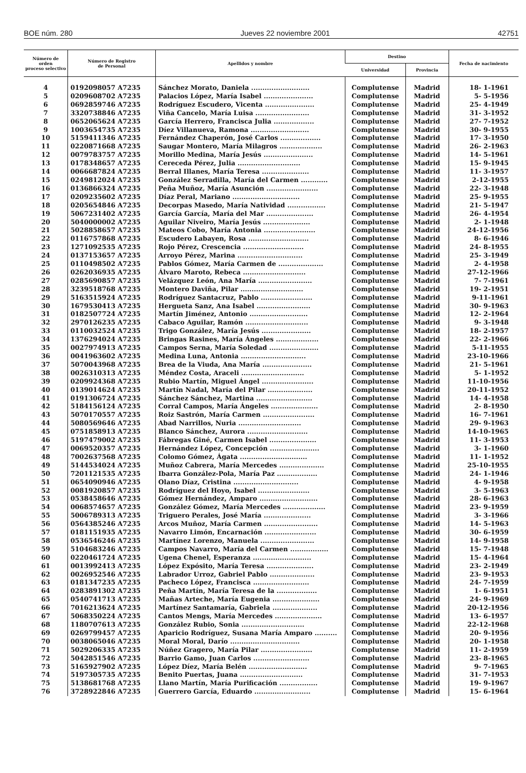BOE núm. 280 Jueves 22 noviembre 2001 42751
| Número de orden proceso selectivo | Número de Registro de Personal | Apellidos y nombre | Destino | | Fecha de nacimiento |
| --- | --- | --- | --- | --- | --- |
| | | | Universidad | Provincia | |
| 4 | 0192098057 A7235 | Sánchez Morato, Daniela .......................... | Complutense | Madrid | 18- 1-1961 |
| 5 | 0209608702 A7235 | Palacios López, María Isabel ...................... | Complutense | Madrid | 5- 5-1956 |
| 6 | 0692859746 A7235 | Rodríguez Escudero, Vicenta ...................... | Complutense | Madrid | 25- 4-1949 |
| 7 | 3320738846 A7235 | Viña Cancelo, María Luisa ........................ | Complutense | Madrid | 31- 3-1952 |
| 8 | 0652065624 A7235 | García Herrero, Francisca Julia .................. | Complutense | Madrid | 27- 7-1952 |
| 9 | 1003654735 A7235 | Díez Villanueva, Ramona .......................... | Complutense | Madrid | 30- 9-1955 |
| 10 | 5159411346 A7235 | Fernández Chaperón, José Carlos .................. | Complutense | Madrid | 17- 3-1950 |
| 11 | 0220871668 A7235 | Saugar Montero, María Milagros ................... | Complutense | Madrid | 26- 2-1963 |
| 12 | 0079783757 A7235 | Morillo Medina, María Jesús ...................... | Complutense | Madrid | 14- 5-1961 |
| 13 | 0178348657 A7235 | Cereceda Pérez, Julia ............................ | Complutense | Madrid | 15- 9-1945 |
| 14 | 0066687824 A7235 | Berral Illanes, María Teresa ..................... | Complutense | Madrid | 11- 3-1957 |
| 15 | 0249812024 A7235 | González Serradilla, María del Carmen ............ | Complutense | Madrid | 2-12-1955 |
| 16 | 0136866324 A7235 | Peña Muñoz, María Asunción ....................... | Complutense | Madrid | 22- 3-1948 |
| 17 | 0209235602 A7235 | Díaz Peral, Mariano .............................. | Complutense | Madrid | 25- 9-1955 |
| 18 | 0205654846 A7235 | Decorpas Masedo, María Natividad ................. | Complutense | Madrid | 21- 5-1947 |
| 19 | 5067231402 A7235 | García García, María del Mar ..................... | Complutense | Madrid | 26- 4-1954 |
| 20 | 5040000002 A7235 | Aguilar Niveiro, María Jesús ..................... | Complutense | Madrid | 2- 1-1948 |
| 21 | 5028858657 A7235 | Mateos Cobo, María Antonia ....................... | Complutense | Madrid | 24-12-1956 |
| 22 | 0116757868 A7235 | Escudero Labayen, Rosa ........................... | Complutense | Madrid | 8- 6-1946 |
| 23 | 1271092535 A7235 | Rojo Pérez, Crescencia ........................... | Complutense | Madrid | 24- 8-1955 |
| 24 | 0137153657 A7235 | Arroyo Pérez, Marina ............................. | Complutense | Madrid | 25- 3-1949 |
| 25 | 0110498502 A7235 | Pablos Gómez, María Carmen de .................... | Complutense | Madrid | 2- 4-1958 |
| 26 | 0262036935 A7235 | Álvaro Maroto, Rebeca ............................ | Complutense | Madrid | 27-12-1966 |
| 27 | 0285690857 A7235 | Velázquez León, Ana María ........................ | Complutense | Madrid | 7- 7-1961 |
| 28 | 3239518768 A7235 | Montero Daviña, Pilar ............................ | Complutense | Madrid | 19- 2-1951 |
| 29 | 5163515924 A7235 | Rodríguez Santacruz, Pablo ....................... | Complutense | Madrid | 9-11-1961 |
| 30 | 1679530413 A7235 | Hergueta Sanz, Ana Isabel ........................ | Complutense | Madrid | 30- 9-1963 |
| 31 | 0182507724 A7235 | Martín Jiménez, Antonio .......................... | Complutense | Madrid | 12- 2-1964 |
| 32 | 2970126235 A7235 | Cabaco Aguilar, Ramón ............................ | Complutense | Madrid | 9- 3-1948 |
| 33 | 0110032524 A7235 | Trigo González, María Jesús ...................... | Complutense | Madrid | 18- 2-1957 |
| 34 | 1376294024 A7235 | Bringas Rasines, María Ángeles ................... | Complutense | Madrid | 22- 2-1966 |
| 35 | 0027974913 A7235 | Campos Serna, María Soledad ...................... | Complutense | Madrid | 5-11-1955 |
| 36 | 0041963602 A7235 | Medina Luna, Antonia ............................. | Complutense | Madrid | 23-10-1966 |
| 37 | 5070043968 A7235 | Brea de la Viuda, Ana María ...................... | Complutense | Madrid | 21- 5-1961 |
| 38 | 0026310313 A7235 | Méndez Costa, Araceli ............................ | Complutense | Madrid | 5- 1-1952 |
| 39 | 0209924368 A7235 | Rubio Martín, Miguel Ángel ....................... | Complutense | Madrid | 11-10-1956 |
| 40 | 0139014624 A7235 | Martín Nadal, María del Pilar .................... | Complutense | Madrid | 20-11-1952 |
| 41 | 0191306724 A7235 | Sánchez Sánchez, Martina ......................... | Complutense | Madrid | 14- 4-1958 |
| 42 | 5184156124 A7235 | Corral Campos, María Ángeles ..................... | Complutense | Madrid | 2- 8-1950 |
| 43 | 5070170557 A7235 | Roiz Sastrón, María Carmen ....................... | Complutense | Madrid | 16- 7-1961 |
| 44 | 5080569646 A7235 | Abad Narrillos, Nuria ............................ | Complutense | Madrid | 29- 9-1963 |
| 45 | 0751858913 A7235 | Blanco Sánchez, Aurora ........................... | Complutense | Madrid | 14-10-1965 |
| 46 | 5197479002 A7235 | Fábregas Giné, Carmen Isabel ..................... | Complutense | Madrid | 11- 3-1953 |
| 47 | 0069520357 A7235 | Hernández López, Concepción ...................... | Complutense | Madrid | 3- 1-1960 |
| 48 | 7002637568 A7235 | Colomo Gómez, Ágata .............................. | Complutense | Madrid | 11- 1-1952 |
| 49 | 5144534024 A7235 | Muñoz Cabrera, María Mercedes .................... | Complutense | Madrid | 25-10-1955 |
| 50 | 7201121535 A7235 | Ibarra González-Pola, María Paz .................. | Complutense | Madrid | 24- 1-1946 |
| 51 | 0654090946 A7235 | Olano Díaz, Cristina ............................. | Complutense | Madrid | 4- 9-1958 |
| 52 | 0081920857 A7235 | Rodríguez del Hoyo, Isabel ....................... | Complutense | Madrid | 3- 5-1963 |
| 53 | 0538458646 A7235 | Gómez Hernández, Amparo .......................... | Complutense | Madrid | 28- 6-1963 |
| 54 | 0068574657 A7235 | González Gómez, María Mercedes ................... | Complutense | Madrid | 23- 9-1959 |
| 55 | 5006789313 A7235 | Triguero Perales, José María ..................... | Complutense | Madrid | 3- 3-1966 |
| 56 | 0564385246 A7235 | Arcos Muñoz, María Carmen ........................ | Complutense | Madrid | 14- 5-1963 |
| 57 | 0181151935 A7235 | Navarro Limón, Encarnación ....................... | Complutense | Madrid | 30- 6-1959 |
| 58 | 0536546246 A7235 | Martínez Lorenzo, Manuela ........................ | Complutense | Madrid | 14- 9-1958 |
| 59 | 5104683246 A7235 | Campos Navarro, María del Carmen ................. | Complutense | Madrid | 15- 7-1948 |
| 60 | 0220461724 A7235 | Ugena Chenel, Esperanza .......................... | Complutense | Madrid | 15- 4-1964 |
| 61 | 0013992413 A7235 | López Expósito, María Teresa ..................... | Complutense | Madrid | 23- 2-1949 |
| 62 | 0026952546 A7235 | Labrador Urroz, Gabriel Pablo .................... | Complutense | Madrid | 23- 9-1953 |
| 63 | 0181347235 A7235 | Pacheco López, Francisca ......................... | Complutense | Madrid | 24- 7-1959 |
| 64 | 0283891302 A7235 | Peña Martín, María Teresa de la .................. | Complutense | Madrid | 1- 6-1951 |
| 65 | 0540741713 A7235 | Mañas Arteche, María Eugenia ..................... | Complutense | Madrid | 24- 9-1969 |
| 66 | 7016213624 A7235 | Martínez Santamaría, Gabriela .................... | Complutense | Madrid | 20-12-1956 |
| 67 | 5068350224 A7235 | Cantos Mengs, María Mercedes ..................... | Complutense | Madrid | 13- 6-1957 |
| 68 | 1180707613 A7235 | González Rubio, Sonia ............................ | Complutense | Madrid | 22-12-1968 |
| 69 | 0269799457 A7235 | Aparicio Rodríguez, Susana María Amparo .......... | Complutense | Madrid | 20- 9-1956 |
| 70 | 0038065046 A7235 | Moral Moral, Darío ............................... | Complutense | Madrid | 20- 1-1958 |
| 71 | 5029206335 A7235 | Núñez Gragero, María Pilar ....................... | Complutense | Madrid | 11- 2-1959 |
| 72 | 5042851546 A7235 | Barrio Gamo, Juan Carlos ......................... | Complutense | Madrid | 23- 8-1965 |
| 73 | 5165927902 A7235 | López Díez, María Belén .......................... | Complutense | Madrid | 9- 7-1965 |
| 74 | 5197305735 A7235 | Benito Puertas, Juana ............................ | Complutense | Madrid | 31- 7-1953 |
| 75 | 5138681768 A7235 | Llano Martín, María Purificación ................. | Complutense | Madrid | 19- 9-1967 |
| 76 | 3728922846 A7235 | Guerrero García, Eduardo ......................... | Complutense | Madrid | 15- 6-1964 |